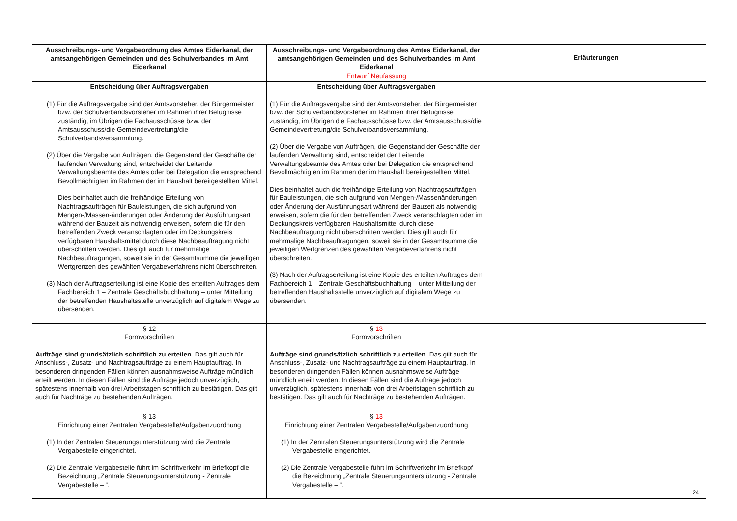| Ausschreibungs- und Vergabeordnung des Amtes Eiderkanal, der amtsangehörigen Gemeinden und des Schulverbandes im Amt Eiderkanal | Ausschreibungs- und Vergabeordnung des Amtes Eiderkanal, der amtsangehörigen Gemeinden und des Schulverbandes im Amt Eiderkanal Entwurf Neufassung | Erläuterungen |
| --- | --- | --- |
| Entscheidung über Auftragsvergaben (1) Für die Auftragsvergabe sind der Amtsvorsteher, der Bürgermeister bzw. der Schulverbandsvorsteher im Rahmen ihrer Befugnisse zuständig, im Übrigen die Fachausschüsse bzw. der Amtsausschuss/die Gemeindevertretung/die Schulverbandsversammlung. (2) Über die Vergabe von Aufträgen, die Gegenstand der Geschäfte der laufenden Verwaltung sind, entscheidet der Leitende Verwaltungsbeamte des Amtes oder bei Delegation die entsprechend Bevollmächtigten im Rahmen der im Haushalt bereitgestellten Mittel. Dies beinhaltet auch die freihändige Erteilung von Nachtragsaufträgen für Bauleistungen, die sich aufgrund von Mengen-/Massen-änderungen oder Änderung der Ausführungsart während der Bauzeit als notwendig erweisen, sofern die für den betreffenden Zweck veranschlagten oder im Deckungskreis verfügbaren Haushaltsmittel durch diese Nachbeauftragung nicht überschritten werden. Dies gilt auch für mehrmalige Nachbeauftragungen, soweit sie in der Gesamtsumme die jeweiligen Wertgrenzen des gewählten Vergabeverfahrens nicht überschreiten. (3) Nach der Auftragserteilung ist eine Kopie des erteilten Auftrages dem Fachbereich 1 – Zentrale Geschäftsbuchhaltung – unter Mitteilung der betreffenden Haushaltsstelle unverzüglich auf digitalem Wege zu übersenden. | Entscheidung über Auftragsvergaben (1) Für die Auftragsvergabe sind der Amtsvorsteher, der Bürgermeister bzw. der Schulverbandsvorsteher im Rahmen ihrer Befugnisse zuständig, im Übrigen die Fachausschüsse bzw. der Amtsausschuss/die Gemeindevertretung/die Schulverbandsversammlung. (2) Über die Vergabe von Aufträgen, die Gegenstand der Geschäfte der laufenden Verwaltung sind, entscheidet der Leitende Verwaltungsbeamte des Amtes oder bei Delegation die entsprechend Bevollmächtigten im Rahmen der im Haushalt bereitgestellten Mittel. Dies beinhaltet auch die freihändige Erteilung von Nachtragsaufträgen für Bauleistungen, die sich aufgrund von Mengen-/Massenänderungen oder Änderung der Ausführungsart während der Bauzeit als notwendig erweisen, sofern die für den betreffenden Zweck veranschlagten oder im Deckungskreis verfügbaren Haushaltsmittel durch diese Nachbeauftragung nicht überschritten werden. Dies gilt auch für mehrmalige Nachbeauftragungen, soweit sie in der Gesamtsumme die jeweiligen Wertgrenzen des gewählten Vergabeverfahrens nicht überschreiten. (3) Nach der Auftragserteilung ist eine Kopie des erteilten Auftrages dem Fachbereich 1 – Zentrale Geschäftsbuchhaltung – unter Mitteilung der betreffenden Haushaltsstelle unverzüglich auf digitalem Wege zu übersenden. | |
| § 12 Formvorschriften Aufträge sind grundsätzlich schriftlich zu erteilen. Das gilt auch für Anschluss-, Zusatz- und Nachtragsaufträge zu einem Hauptauftrag. In besonderen dringenden Fällen können ausnahmsweise Aufträge mündlich erteilt werden. In diesen Fällen sind die Aufträge jedoch unverzüglich, spätestens innerhalb von drei Arbeitstagen schriftlich zu bestätigen. Das gilt auch für Nachträge zu bestehenden Aufträgen. | § 13 Formvorschriften Aufträge sind grundsätzlich schriftlich zu erteilen. Das gilt auch für Anschluss-, Zusatz- und Nachtragsaufträge zu einem Hauptauftrag. In besonderen dringenden Fällen können ausnahmsweise Aufträge mündlich erteilt werden. In diesen Fällen sind die Aufträge jedoch unverzüglich, spätestens innerhalb von drei Arbeitstagen schriftlich zu bestätigen. Das gilt auch für Nachträge zu bestehenden Aufträgen. | |
| § 13 Einrichtung einer Zentralen Vergabestelle/Aufgabenzuordnung (1) In der Zentralen Steuerungsunterstützung wird die Zentrale Vergabestelle eingerichtet. (2) Die Zentrale Vergabestelle führt im Schriftverkehr im Briefkopf die Bezeichnung „Zentrale Steuerungsunterstützung - Zentrale Vergabestelle – “. | § 13 Einrichtung einer Zentralen Vergabestelle/Aufgabenzuordnung (1) In der Zentralen Steuerungsunterstützung wird die Zentrale Vergabestelle eingerichtet. (2) Die Zentrale Vergabestelle führt im Schriftverkehr im Briefkopf die Bezeichnung „Zentrale Steuerungsunterstützung - Zentrale Vergabestelle – “. | |
24